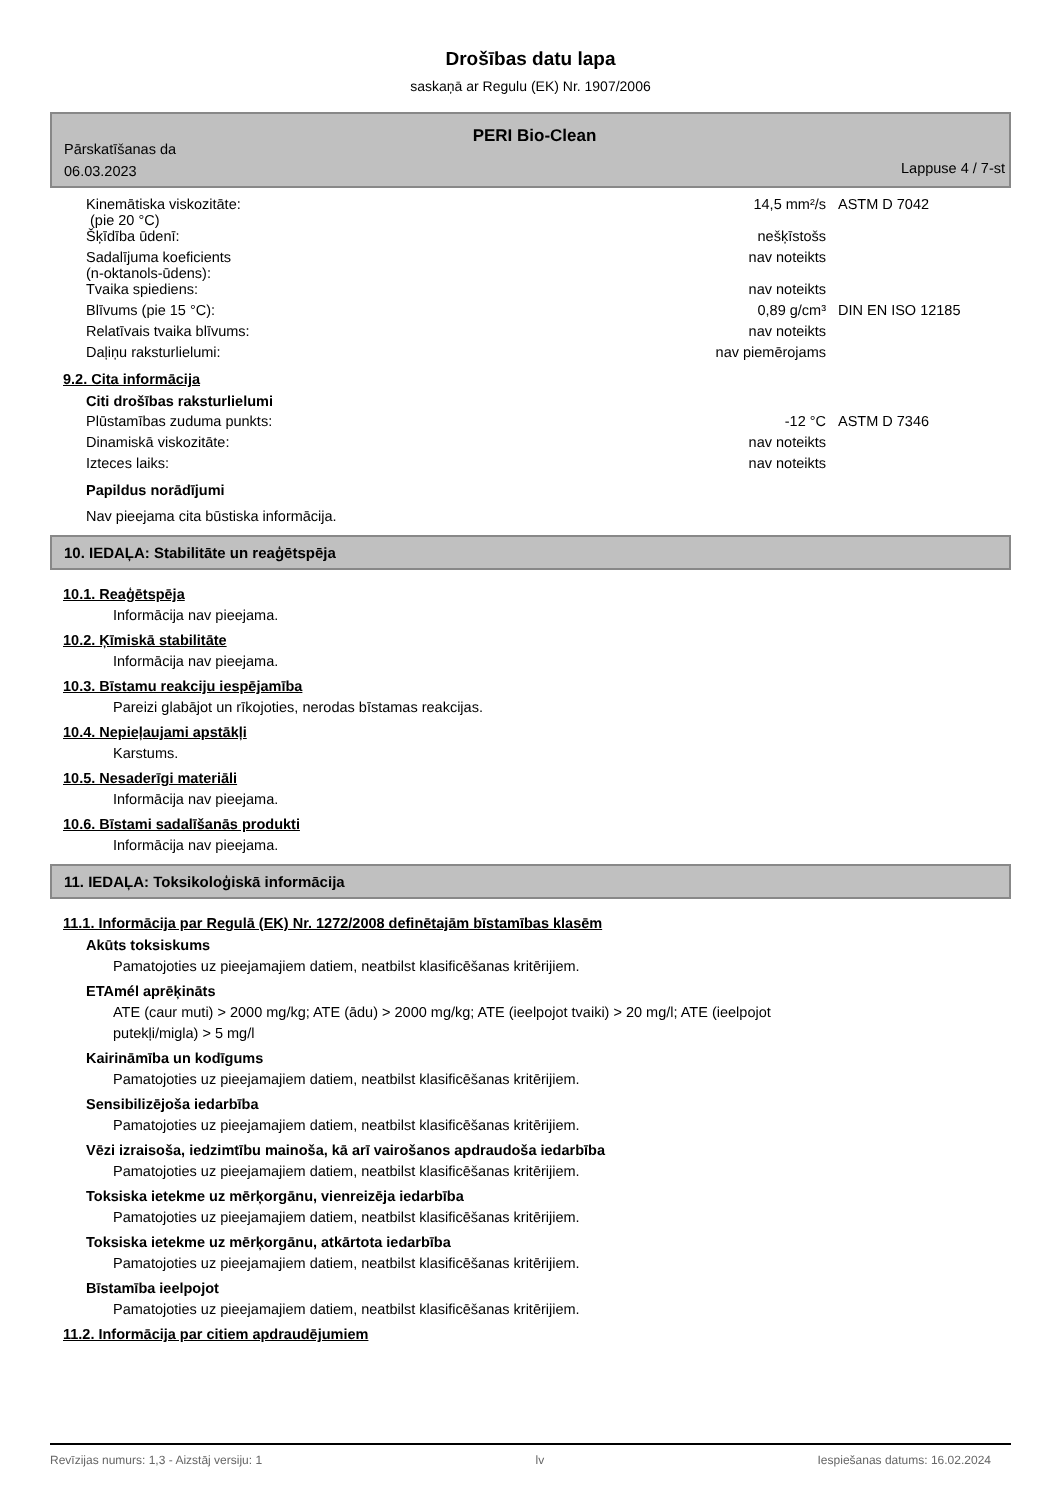Drošības datu lapa
saskaņā ar Regulu (EK) Nr. 1907/2006
PERI Bio-Clean
Pārskatīšanas da
06.03.2023
Lappuse 4 / 7-st
| Kinemātiska viskozitāte: (pie 20 °C) | 14,5 mm²/s | ASTM D 7042 |
| Šķīdība ūdenī: | nešķīstošs | |
| Sadalījuma koeficients (n-oktanols-ūdens): | nav noteikts | |
| Tvaika spiediens: | nav noteikts | |
| Blīvums (pie 15 °C): | 0,89 g/cm³ | DIN EN ISO 12185 |
| Relatīvais tvaika blīvums: | nav noteikts | |
| Daļiņu raksturlielumi: | nav piemērojams | |
9.2. Cita informācija
Citi drošības raksturlielumi
| Plūstamības zuduma punkts: | -12 °C | ASTM D 7346 |
| Dinamiskā viskozitāte: | nav noteikts | |
| Izteces laiks: | nav noteikts | |
Papildus norādījumi
Nav pieejama cita būstiska informācija.
10. IEDAĻA: Stabilitāte un reaģētspēja
10.1. Reaģētspēja
Informācija nav pieejama.
10.2. Ķīmiskā stabilitāte
Informācija nav pieejama.
10.3. Bīstamu reakciju iespējamība
Pareizi glabājot un rīkojoties, nerodas bīstamas reakcijas.
10.4. Nepieļaujami apstākļi
Karstums.
10.5. Nesaderīgi materiāli
Informācija nav pieejama.
10.6. Bīstami sadalīšanās produkti
Informācija nav pieejama.
11. IEDAĻA: Toksikoloģiskā informācija
11.1. Informācija par Regulā (EK) Nr. 1272/2008 definētajām bīstamības klasēm
Akūts toksiskums
Pamatojoties uz pieejamajiem datiem, neatbilst klasificēšanas kritērijiem.
ETAmél aprēķināts
ATE (caur muti) > 2000 mg/kg; ATE (ādu) > 2000 mg/kg; ATE (ieelpojot tvaiki) > 20 mg/l; ATE (ieelpojot
putekļi/migla) > 5 mg/l
Kairināmība un kodīgums
Pamatojoties uz pieejamajiem datiem, neatbilst klasificēšanas kritērijiem.
Sensibilizējoša iedarbība
Pamatojoties uz pieejamajiem datiem, neatbilst klasificēšanas kritērijiem.
Vēzi izraisoša, iedzimtību mainoša, kā arī vairošanos apdraudoša iedarbība
Pamatojoties uz pieejamajiem datiem, neatbilst klasificēšanas kritērijiem.
Toksiska ietekme uz mērķorgānu, vienreizēja iedarbība
Pamatojoties uz pieejamajiem datiem, neatbilst klasificēšanas kritērijiem.
Toksiska ietekme uz mērķorgānu, atkārtota iedarbība
Pamatojoties uz pieejamajiem datiem, neatbilst klasificēšanas kritērijiem.
Bīstamība ieelpojot
Pamatojoties uz pieejamajiem datiem, neatbilst klasificēšanas kritērijiem.
11.2. Informācija par citiem apdraudējumiem
Revīzijas numurs: 1,3 - Aizstāj versiju: 1 lv Iespiešanas datums: 16.02.2024